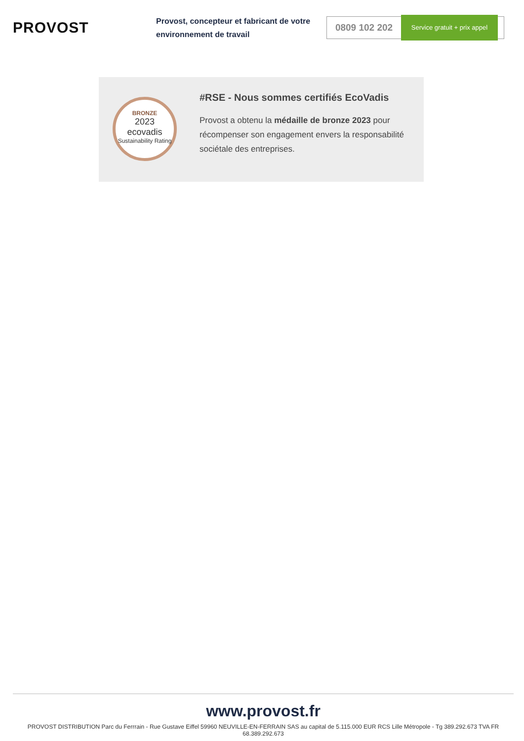PROVOST
Provost, concepteur et fabricant de votre environnement de travail
0809 102 202
Service gratuit + prix appel
BRONZE
2023
ecovadis
Sustainability Rating
#RSE - Nous sommes certifiés EcoVadis
Provost a obtenu la médaille de bronze 2023 pour récompenser son engagement envers la responsabilité sociétale des entreprises.
www.provost.fr
PROVOST DISTRIBUTION Parc du Ferrrain - Rue Gustave Eiffel 59960 NEUVILLE-EN-FERRAIN SAS au capital de 5.115.000 EUR RCS Lille Métropole - Tg 389.292.673 TVA FR 68.389.292.673